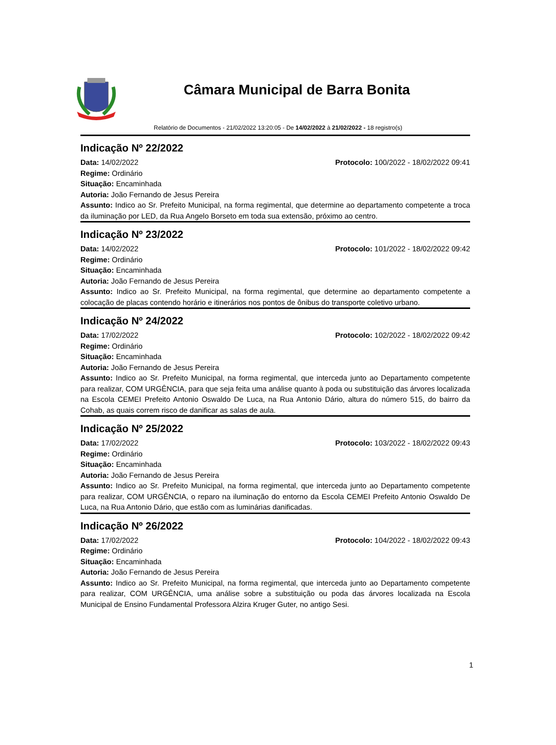Câmara Municipal de Barra Bonita
Relatório de Documentos - 21/02/2022 13:20:05 - De 14/02/2022 à 21/02/2022 - 18 registro(s)
Indicação Nº 22/2022
Data: 14/02/2022 Protocolo: 100/2022 - 18/02/2022 09:41
Regime: Ordinário
Situação: Encaminhada
Autoria: João Fernando de Jesus Pereira
Assunto: Indico ao Sr. Prefeito Municipal, na forma regimental, que determine ao departamento competente a troca da iluminação por LED, da Rua Angelo Borseto em toda sua extensão, próximo ao centro.
Indicação Nº 23/2022
Data: 14/02/2022 Protocolo: 101/2022 - 18/02/2022 09:42
Regime: Ordinário
Situação: Encaminhada
Autoria: João Fernando de Jesus Pereira
Assunto: Indico ao Sr. Prefeito Municipal, na forma regimental, que determine ao departamento competente a colocação de placas contendo horário e itinerários nos pontos de ônibus do transporte coletivo urbano.
Indicação Nº 24/2022
Data: 17/02/2022 Protocolo: 102/2022 - 18/02/2022 09:42
Regime: Ordinário
Situação: Encaminhada
Autoria: João Fernando de Jesus Pereira
Assunto: Indico ao Sr. Prefeito Municipal, na forma regimental, que interceda junto ao Departamento competente para realizar, COM URGÊNCIA, para que seja feita uma análise quanto à poda ou substituição das árvores localizada na Escola CEMEI Prefeito Antonio Oswaldo De Luca, na Rua Antonio Dário, altura do número 515, do bairro da Cohab, as quais correm risco de danificar as salas de aula.
Indicação Nº 25/2022
Data: 17/02/2022 Protocolo: 103/2022 - 18/02/2022 09:43
Regime: Ordinário
Situação: Encaminhada
Autoria: João Fernando de Jesus Pereira
Assunto: Indico ao Sr. Prefeito Municipal, na forma regimental, que interceda junto ao Departamento competente para realizar, COM URGÊNCIA, o reparo na iluminação do entorno da Escola CEMEI Prefeito Antonio Oswaldo De Luca, na Rua Antonio Dário, que estão com as luminárias danificadas.
Indicação Nº 26/2022
Data: 17/02/2022 Protocolo: 104/2022 - 18/02/2022 09:43
Regime: Ordinário
Situação: Encaminhada
Autoria: João Fernando de Jesus Pereira
Assunto: Indico ao Sr. Prefeito Municipal, na forma regimental, que interceda junto ao Departamento competente para realizar, COM URGÊNCIA, uma análise sobre a substituição ou poda das árvores localizada na Escola Municipal de Ensino Fundamental Professora Alzira Kruger Guter, no antigo Sesi.
1